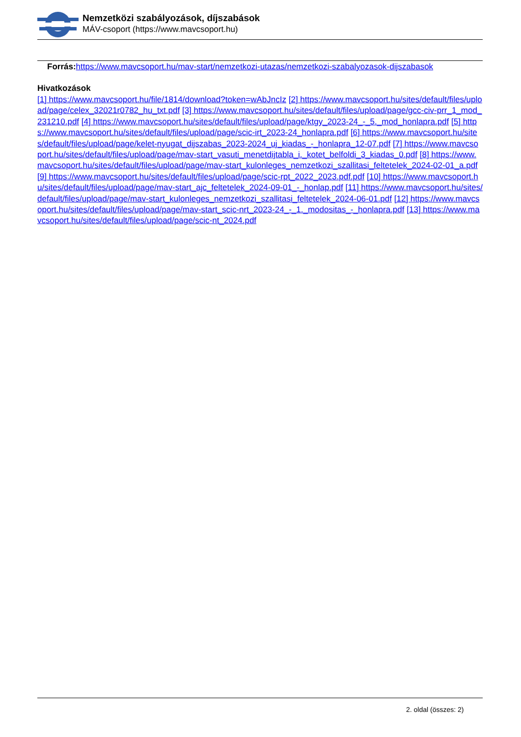Nemzetközi szabályozások, díjszabások
MÁV-csoport (https://www.mavcsoport.hu)
Forrás: https://www.mavcsoport.hu/mav-start/nemzetkozi-utazas/nemzetkozi-szabalyozasok-dijszabasok
Hivatkozások
[1] https://www.mavcsoport.hu/file/1814/download?token=wAbJncIz [2] https://www.mavcsoport.hu/sites/default/files/upload/page/celex_32021r0782_hu_txt.pdf [3] https://www.mavcsoport.hu/sites/default/files/upload/page/gcc-civ-prr_1_mod_231210.pdf [4] https://www.mavcsoport.hu/sites/default/files/upload/page/ktgy_2023-24_-_5._mod_honlapra.pdf [5] https://www.mavcsoport.hu/sites/default/files/upload/page/scic-irt_2023-24_honlapra.pdf [6] https://www.mavcsoport.hu/sites/default/files/upload/page/kelet-nyugat_dijszabas_2023-2024_uj_kiadas_-_honlapra_12-07.pdf [7] https://www.mavcsoport.hu/sites/default/files/upload/page/mav-start_vasuti_menetdijtabla_i._kotet_belfoldi_3_kiadas_0.pdf [8] https://www.mavcsoport.hu/sites/default/files/upload/page/mav-start_kulonleges_nemzetkozi_szallitasi_feltetelek_2024-02-01_a.pdf [9] https://www.mavcsoport.hu/sites/default/files/upload/page/scic-rpt_2022_2023.pdf.pdf [10] https://www.mavcsoport.hu/sites/default/files/upload/page/mav-start_ajc_feltetelek_2024-09-01_-_honlap.pdf [11] https://www.mavcsoport.hu/sites/default/files/upload/page/mav-start_kulonleges_nemzetkozi_szallitasi_feltetelek_2024-06-01.pdf [12] https://www.mavcsoport.hu/sites/default/files/upload/page/mav-start_scic-nrt_2023-24_-_1._modositas_-_honlapra.pdf [13] https://www.mavcsoport.hu/sites/default/files/upload/page/scic-nt_2024.pdf
2. oldal (összes: 2)